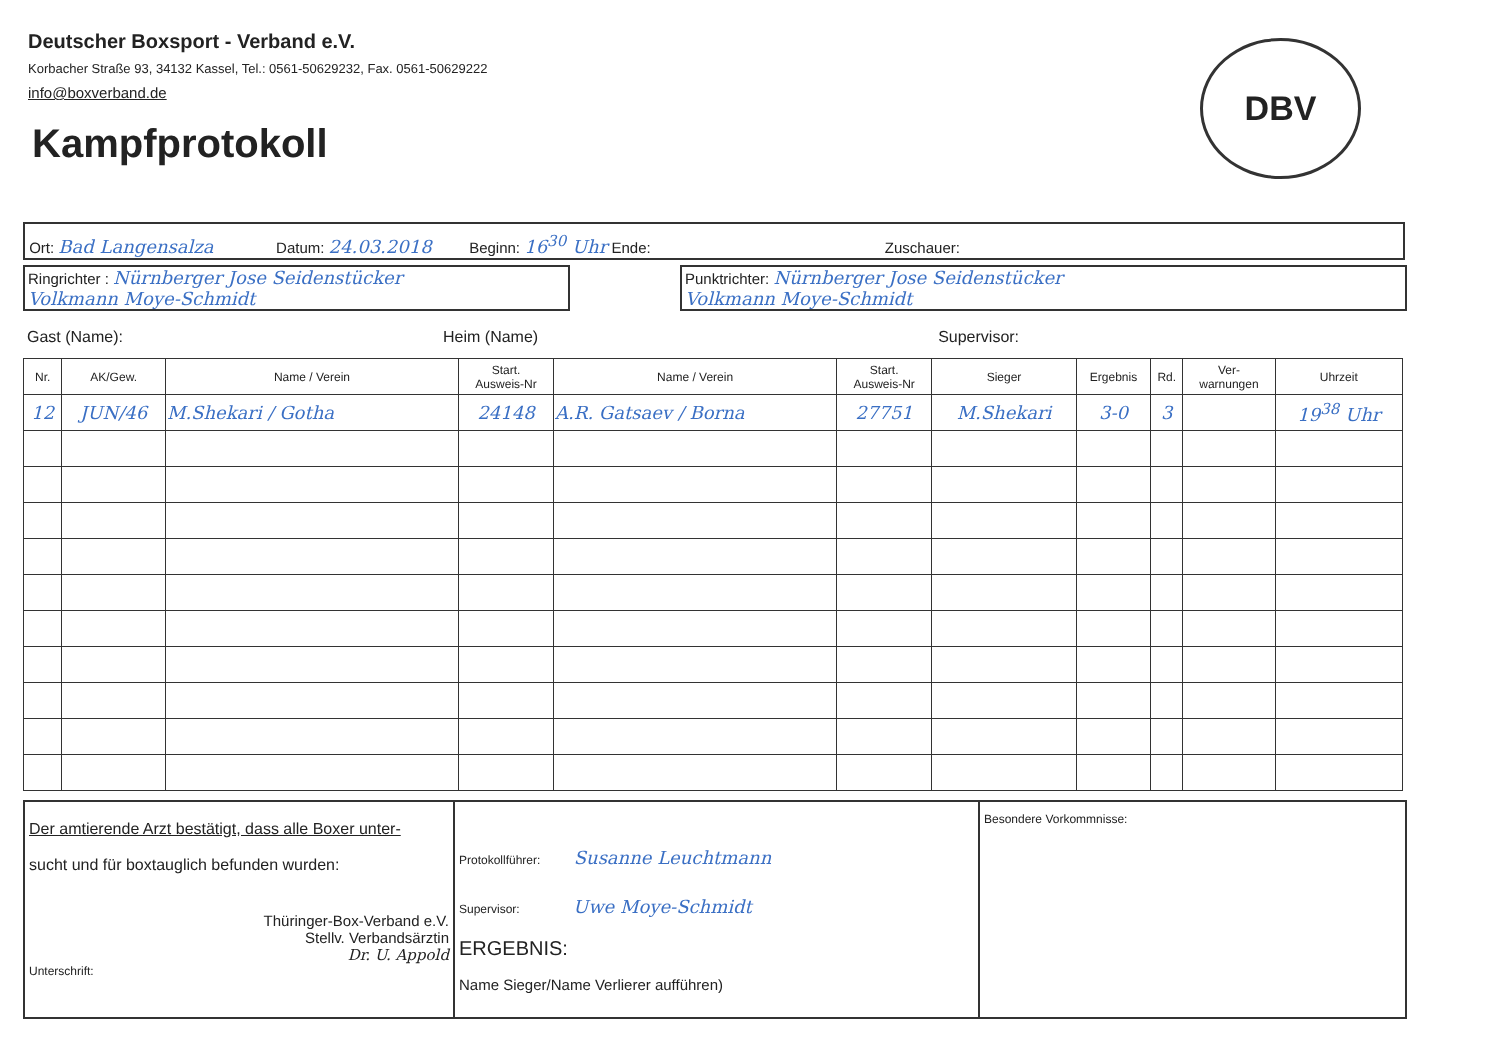Deutscher Boxsport - Verband e.V.
Korbacher Straße 93, 34132 Kassel, Tel.: 0561-50629232, Fax. 0561-50629222
info@boxverband.de
Kampfprotokoll
DBV
Ort: Bad Langensalza Datum: 24.03.2018 Beginn: 16<sup>30</sup> Uhr Ende: Zuschauer:
Ringrichter : Nürnberger Jose Seidenstücker
Volkmann Moye-Schmidt
Punktrichter: Nürnberger Jose Seidenstücker
Volkmann Moye-Schmidt
Gast (Name): Heim (Name) Supervisor:
| Nr. | AK/Gew. | Name / Verein | Start. Ausweis-Nr | Name / Verein | Start. Ausweis-Nr | Sieger | Ergebnis | Rd. | Ver- warnungen | Uhrzeit |
| --- | --- | --- | --- | --- | --- | --- | --- | --- | --- | --- |
| 12 | JUN/46 | M.Shekari / Gotha | 24148 | A.R. Gatsaev / Borna | 27751 | M.Shekari | 3-0 | 3 | | 19<sup>38</sup> Uhr |
Der amtierende Arzt bestätigt, dass alle Boxer unter-
sucht und für boxtauglich befunden wurden:
Thüringer-Box-Verband e.V.
Stellv. Verbandsärztin
Dr. U. Appold
Unterschrift:
Protokollführer: Susanne Leuchtmann
Supervisor: Uwe Moye-Schmidt
ERGEBNIS:
Name Sieger/Name Verlierer aufführen)
Besondere Vorkommnisse: